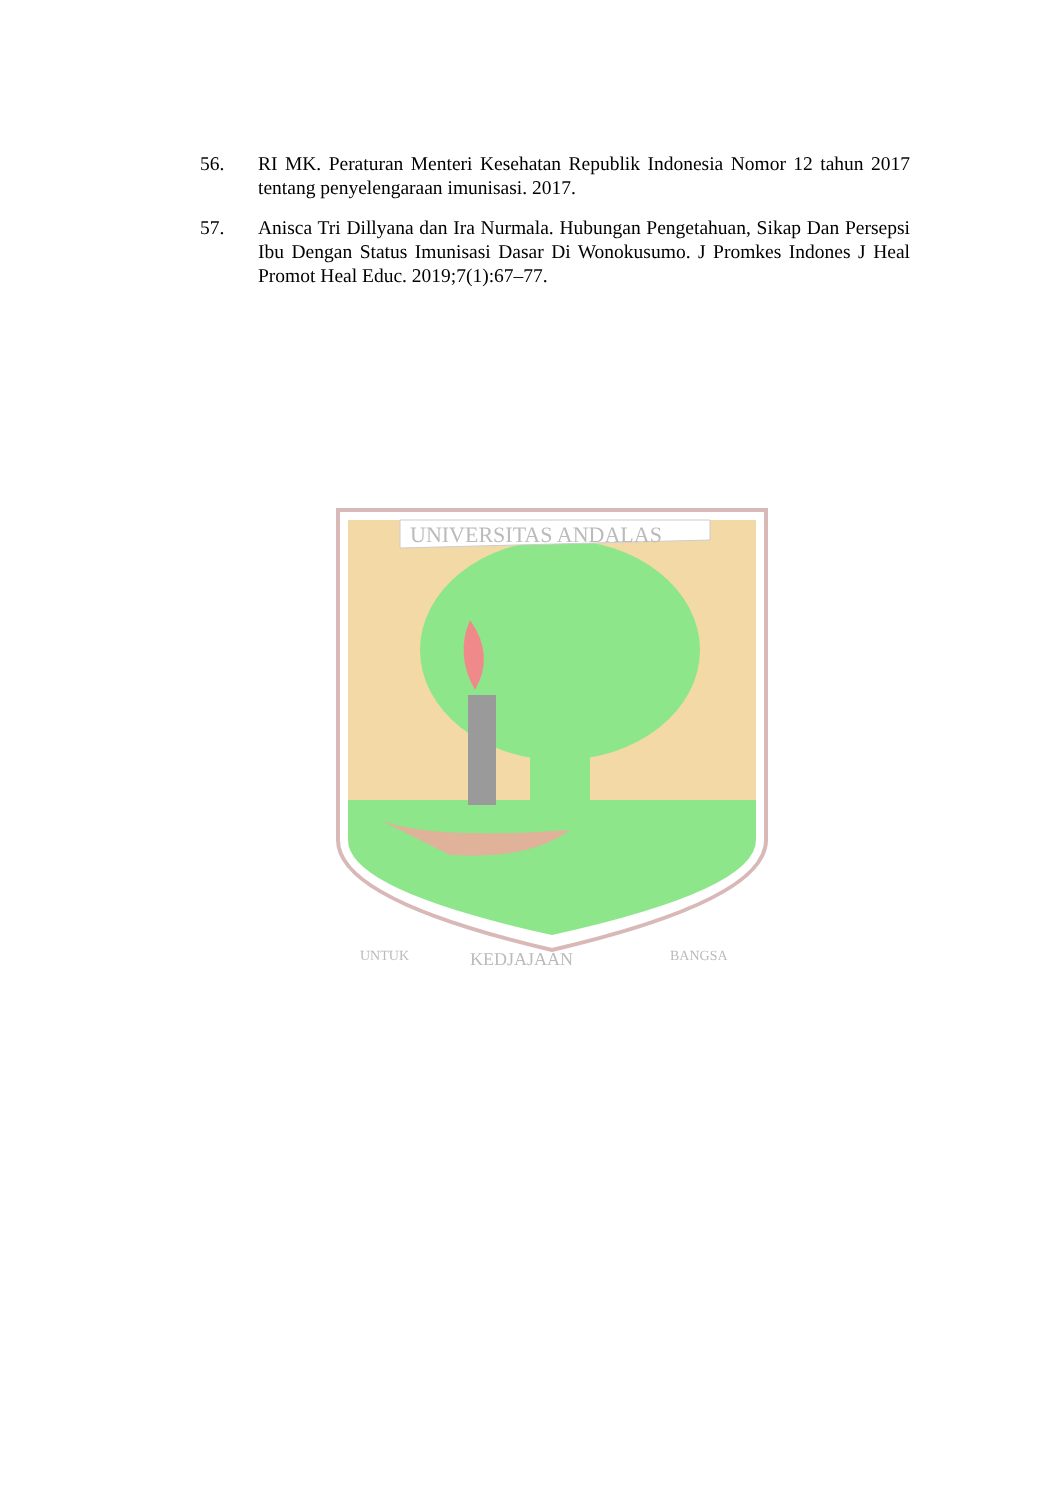56. RI MK. Peraturan Menteri Kesehatan Republik Indonesia Nomor 12 tahun 2017 tentang penyelengaraan imunisasi. 2017.
57. Anisca Tri Dillyana dan Ira Nurmala. Hubungan Pengetahuan, Sikap Dan Persepsi Ibu Dengan Status Imunisasi Dasar Di Wonokusumo. J Promkes Indones J Heal Promot Heal Educ. 2019;7(1):67–77.
UNIVERSITAS ANDALAS
UNTUK
KEDJAJAAN
BANGSA